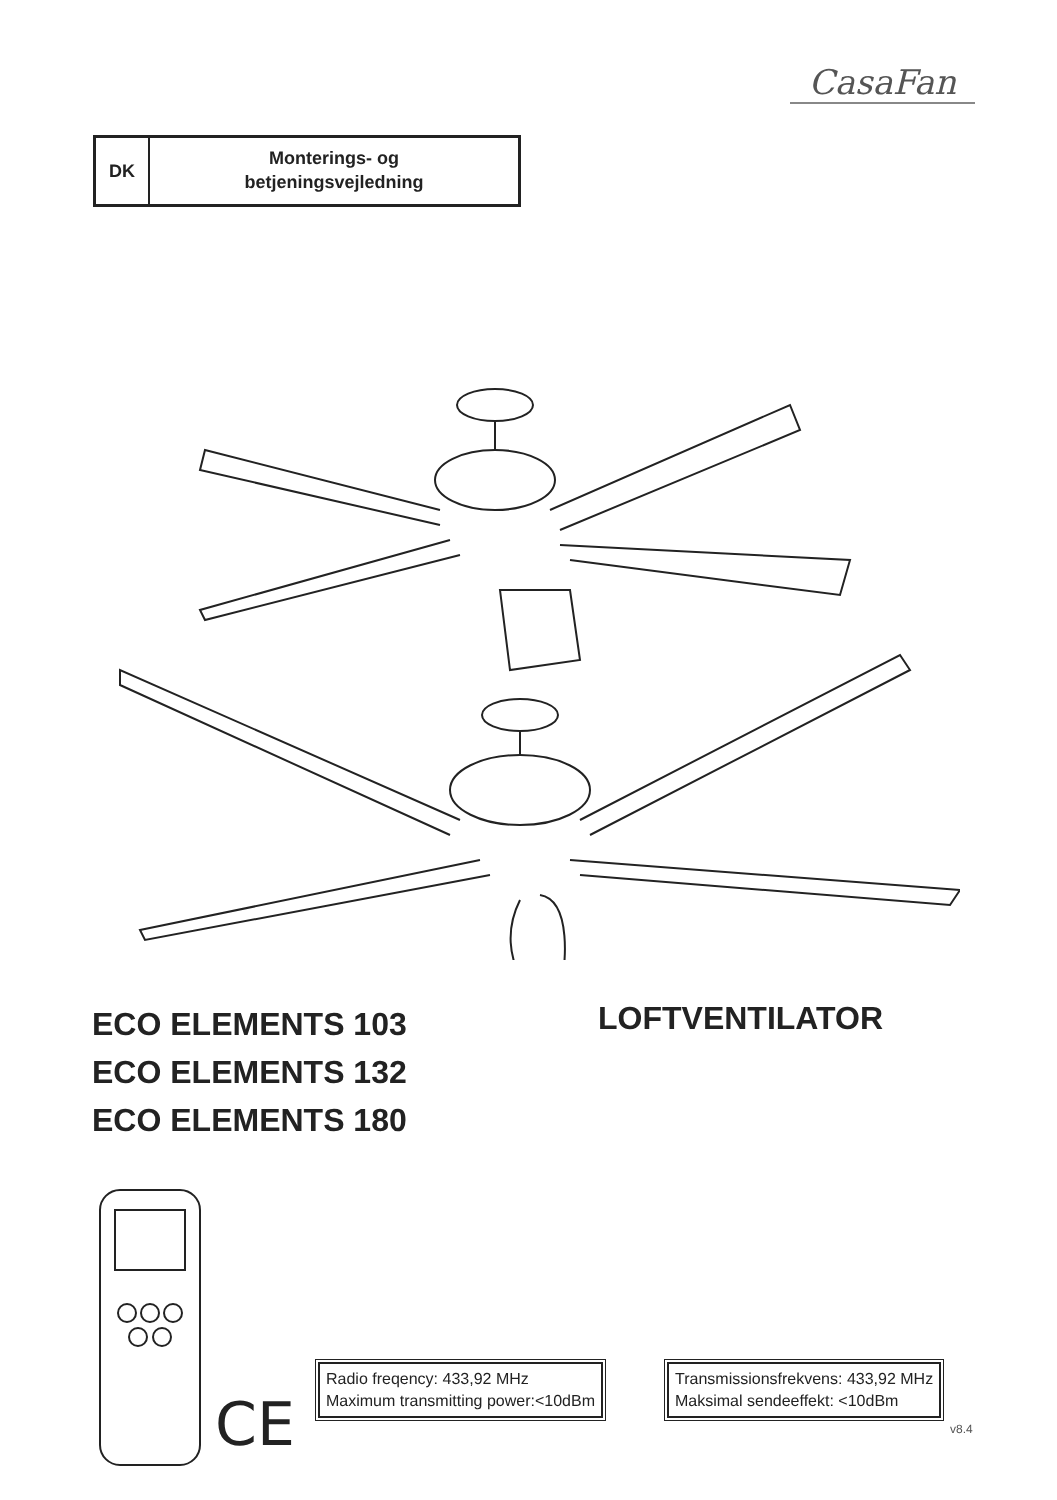CasaFan
DK
Monterings- og
betjeningsvejledning
ECO ELEMENTS 103
ECO ELEMENTS 132
ECO ELEMENTS 180
LOFTVENTILATOR
CE
Radio freqency: 433,92 MHz
Maximum transmitting power:<10dBm
Transmissionsfrekvens: 433,92 MHz
Maksimal sendeeffekt: <10dBm
v8.4